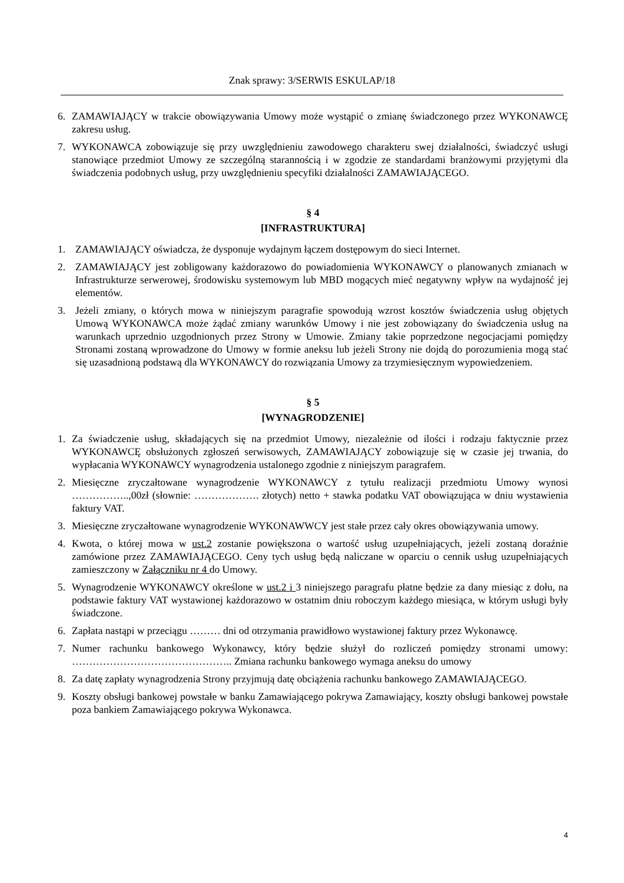Znak sprawy: 3/SERWIS ESKULAP/18
6. ZAMAWIAJĄCY w trakcie obowiązywania Umowy może wystąpić o zmianę świadczonego przez WYKONAWCĘ zakresu usług.
7. WYKONAWCA zobowiązuje się przy uwzględnieniu zawodowego charakteru swej działalności, świadczyć usługi stanowiące przedmiot Umowy ze szczególną starannością i w zgodzie ze standardami branżowymi przyjętymi dla świadczenia podobnych usług, przy uwzględnieniu specyfiki działalności ZAMAWIAJĄCEGO.
§ 4
[INFRASTRUKTURA]
1. ZAMAWIAJĄCY oświadcza, że dysponuje wydajnym łączem dostępowym do sieci Internet.
2. ZAMAWIAJĄCY jest zobligowany każdorazowo do powiadomienia WYKONAWCY o planowanych zmianach w Infrastrukturze serwerowej, środowisku systemowym lub MBD mogących mieć negatywny wpływ na wydajność jej elementów.
3. Jeżeli zmiany, o których mowa w niniejszym paragrafie spowodują wzrost kosztów świadczenia usług objętych Umową WYKONAWCA może żądać zmiany warunków Umowy i nie jest zobowiązany do świadczenia usług na warunkach uprzednio uzgodnionych przez Strony w Umowie. Zmiany takie poprzedzone negocjacjami pomiędzy Stronami zostaną wprowadzone do Umowy w formie aneksu lub jeżeli Strony nie dojdą do porozumienia mogą stać się uzasadnioną podstawą dla WYKONAWCY do rozwiązania Umowy za trzymiesięcznym wypowiedzeniem.
§ 5
[WYNAGRODZENIE]
1. Za świadczenie usług, składających się na przedmiot Umowy, niezależnie od ilości i rodzaju faktycznie przez WYKONAWCĘ obsłużonych zgłoszeń serwisowych, ZAMAWIAJĄCY zobowiązuje się w czasie jej trwania, do wypłacania WYKONAWCY wynagrodzenia ustalonego zgodnie z niniejszym paragrafem.
2. Miesięczne zryczałtowane wynagrodzenie WYKONAWCY z tytułu realizacji przedmiotu Umowy wynosi ……………..,00zł (słownie: ………………. złotych) netto + stawka podatku VAT obowiązująca w dniu wystawienia faktury VAT.
3. Miesięczne zryczałtowane wynagrodzenie WYKONAWWCY jest stałe przez cały okres obowiązywania umowy.
4. Kwota, o której mowa w ust.2 zostanie powiększona o wartość usług uzupełniających, jeżeli zostaną doraźnie zamówione przez ZAMAWIAJĄCEGO. Ceny tych usług będą naliczane w oparciu o cennik usług uzupełniających zamieszczony w Załączniku nr 4 do Umowy.
5. Wynagrodzenie WYKONAWCY określone w ust.2 i 3 niniejszego paragrafu płatne będzie za dany miesiąc z dołu, na podstawie faktury VAT wystawionej każdorazowo w ostatnim dniu roboczym każdego miesiąca, w którym usługi były świadczone.
6. Zapłata nastąpi w przeciągu ……… dni od otrzymania prawidłowo wystawionej faktury przez Wykonawcę.
7. Numer rachunku bankowego Wykonawcy, który będzie służył do rozliczeń pomiędzy stronami umowy: ……………………………………….. Zmiana rachunku bankowego wymaga aneksu do umowy
8. Za datę zapłaty wynagrodzenia Strony przyjmują datę obciążenia rachunku bankowego ZAMAWIAJĄCEGO.
9. Koszty obsługi bankowej powstałe w banku Zamawiającego pokrywa Zamawiający, koszty obsługi bankowej powstałe poza bankiem Zamawiającego pokrywa Wykonawca.
4